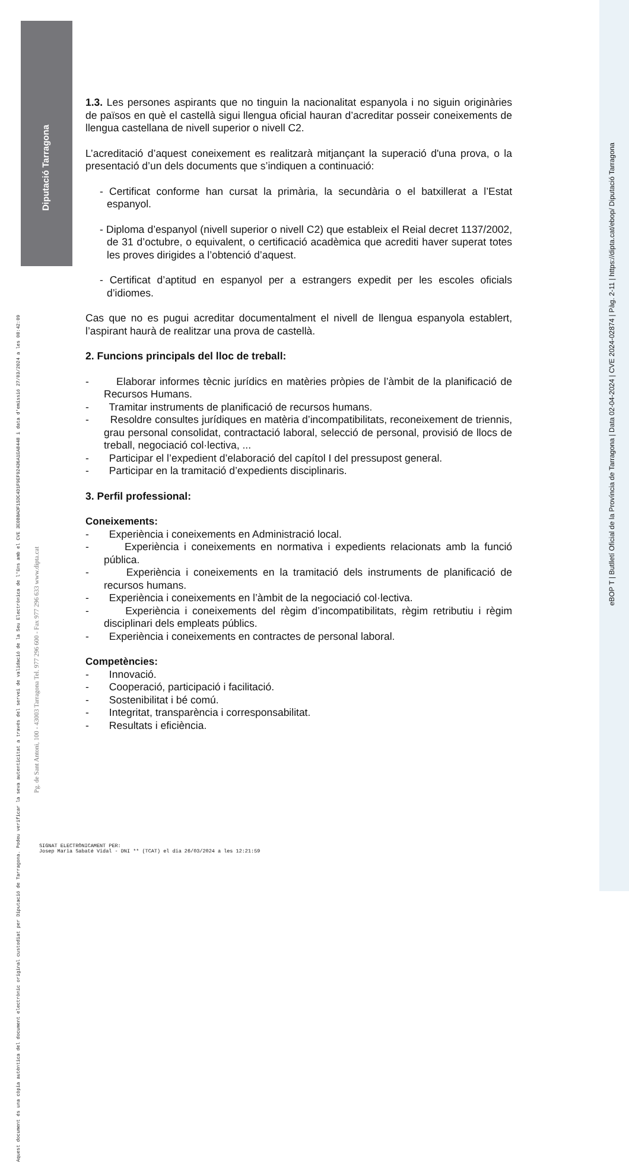Diputació Tarragona
eBOP T | Butlletí Oficial de la Província de Tarragona | Data 02-04-2024 | CVE 2024-02874 | Pàg. 2-11 | https://dipta.cat/ebop/ Diputació Tarragona
Aquest document és una còpia autèntica del document electrònic original custodiat per Diputació de Tarragona. Podeu verificar la seva autenticitat a través del servei de validació de la Seu Electrònica de l'Ens amb el CVE 3E0BBADF15DC4D1F9EF92436A1EA8448 i data d'emissió 27/03/2024 a les 08:42:09
Pg. de Sant Antoni, 100 - 43003 Tarragona Tel. 977 296 600 - Fax 977 296 633 www.dipta.cat
1.3. Les persones aspirants que no tinguin la nacionalitat espanyola i no siguin originàries de països en què el castellà sigui llengua oficial hauran d’acreditar posseir coneixements de llengua castellana de nivell superior o nivell C2.
L’acreditació d’aquest coneixement es realitzarà mitjançant la superació d'una prova, o la presentació d’un dels documents que s’indiquen a continuació:
- Certificat conforme han cursat la primària, la secundària o el batxillerat a l’Estat espanyol.
- Diploma d’espanyol (nivell superior o nivell C2) que estableix el Reial decret 1137/2002, de 31 d’octubre, o equivalent, o certificació acadèmica que acrediti haver superat totes les proves dirigides a l’obtenció d’aquest.
- Certificat d’aptitud en espanyol per a estrangers expedit per les escoles oficials d’idiomes.
Cas que no es pugui acreditar documentalment el nivell de llengua espanyola establert, l’aspirant haurà de realitzar una prova de castellà.
2. Funcions principals del lloc de treball:
- Elaborar informes tècnic jurídics en matèries pròpies de l’àmbit de la planificació de Recursos Humans.
- Tramitar instruments de planificació de recursos humans.
- Resoldre consultes jurídiques en matèria d’incompatibilitats, reconeixement de triennis, grau personal consolidat, contractació laboral, selecció de personal, provisió de llocs de treball, negociació col·lectiva, ...
- Participar el l’expedient d’elaboració del capítol I del pressupost general.
- Participar en la tramitació d’expedients disciplinaris.
3. Perfil professional:
Coneixements:
- Experiència i coneixements en Administració local.
- Experiència i coneixements en normativa i expedients relacionats amb la funció pública.
- Experiència i coneixements en la tramitació dels instruments de planificació de recursos humans.
- Experiència i coneixements en l’àmbit de la negociació col·lectiva.
- Experiència i coneixements del règim d’incompatibilitats, règim retributiu i règim disciplinari dels empleats públics.
- Experiència i coneixements en contractes de personal laboral.
Competències:
- Innovació.
- Cooperació, participació i facilitació.
- Sostenibilitat i bé comú.
- Integritat, transparència i corresponsabilitat.
- Resultats i eficiència.
SIGNAT ELECTRÒNICAMENT PER:
Josep Maria Sabaté Vidal - DNI ** (TCAT) el dia 26/03/2024 a les 12:21:59